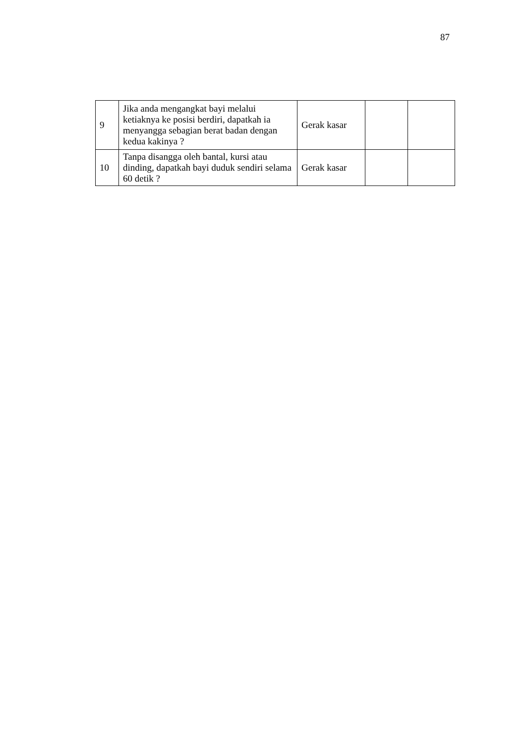87
| 9 | Jika anda mengangkat bayi melalui ketiaknya ke posisi berdiri, dapatkah ia menyangga sebagian berat badan dengan kedua kakinya ? | Gerak kasar | | |
| 10 | Tanpa disangga oleh bantal, kursi atau dinding, dapatkah bayi duduk sendiri selama 60 detik ? | Gerak kasar | | |